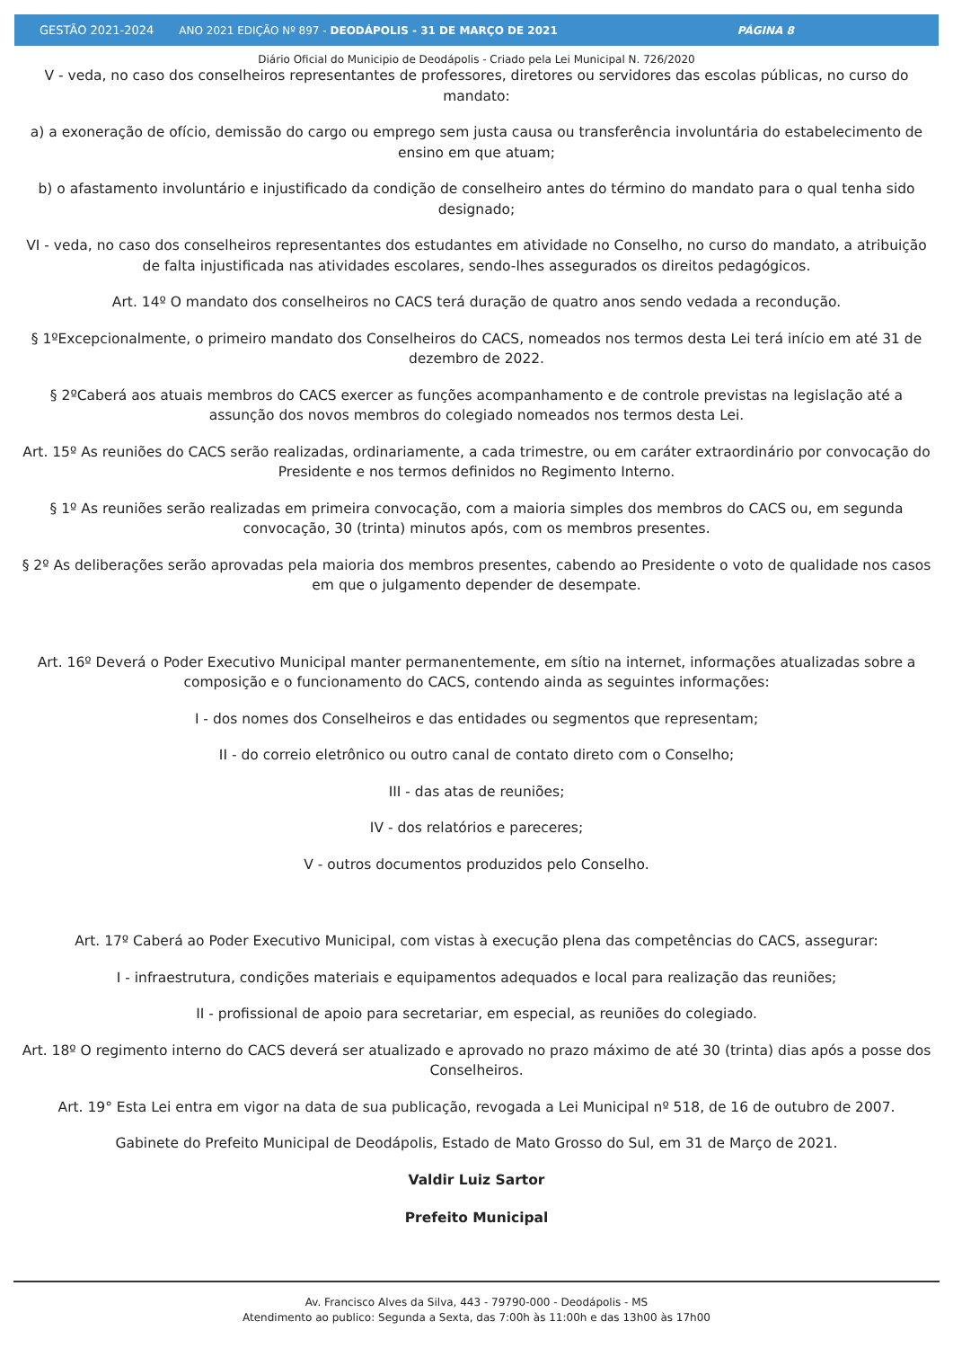GESTÃO 2021-2024 ANO 2021 EDIÇÃO Nº 897 - DEODÁPOLIS - 31 DE MARÇO DE 2021 PÁGINA 8
Diário Oficial do Municipio de Deodápolis - Criado pela Lei Municipal N. 726/2020
V - veda, no caso dos conselheiros representantes de professores, diretores ou servidores das escolas públicas, no curso do mandato:
a) a exoneração de ofício, demissão do cargo ou emprego sem justa causa ou transferência involuntária do estabelecimento de ensino em que atuam;
b) o afastamento involuntário e injustificado da condição de conselheiro antes do término do mandato para o qual tenha sido designado;
VI - veda, no caso dos conselheiros representantes dos estudantes em atividade no Conselho, no curso do mandato, a atribuição de falta injustificada nas atividades escolares, sendo-lhes assegurados os direitos pedagógicos.
Art. 14º O mandato dos conselheiros no CACS terá duração de quatro anos sendo vedada a recondução.
§ 1ºExcepcionalmente, o primeiro mandato dos Conselheiros do CACS, nomeados nos termos desta Lei terá início em até 31 de dezembro de 2022.
§ 2ºCaberá aos atuais membros do CACS exercer as funções acompanhamento e de controle previstas na legislação até a assunção dos novos membros do colegiado nomeados nos termos desta Lei.
Art. 15º As reuniões do CACS serão realizadas, ordinariamente, a cada trimestre, ou em caráter extraordinário por convocação do Presidente e nos termos definidos no Regimento Interno.
§ 1º As reuniões serão realizadas em primeira convocação, com a maioria simples dos membros do CACS ou, em segunda convocação, 30 (trinta) minutos após, com os membros presentes.
§ 2º As deliberações serão aprovadas pela maioria dos membros presentes, cabendo ao Presidente o voto de qualidade nos casos em que o julgamento depender de desempate.
Art. 16º Deverá o Poder Executivo Municipal manter permanentemente, em sítio na internet, informações atualizadas sobre a composição e o funcionamento do CACS, contendo ainda as seguintes informações:
I - dos nomes dos Conselheiros e das entidades ou segmentos que representam;
II - do correio eletrônico ou outro canal de contato direto com o Conselho;
III - das atas de reuniões;
IV - dos relatórios e pareceres;
V - outros documentos produzidos pelo Conselho.
Art. 17º Caberá ao Poder Executivo Municipal, com vistas à execução plena das competências do CACS, assegurar:
I - infraestrutura, condições materiais e equipamentos adequados e local para realização das reuniões;
II - profissional de apoio para secretariar, em especial, as reuniões do colegiado.
Art. 18º O regimento interno do CACS deverá ser atualizado e aprovado no prazo máximo de até 30 (trinta) dias após a posse dos Conselheiros.
Art. 19° Esta Lei entra em vigor na data de sua publicação, revogada a Lei Municipal nº 518, de 16 de outubro de 2007.
Gabinete do Prefeito Municipal de Deodápolis, Estado de Mato Grosso do Sul, em 31 de Março de 2021.
Valdir Luiz Sartor
Prefeito Municipal
Av. Francisco Alves da Silva, 443 - 79790-000 - Deodápolis - MS
Atendimento ao publico: Segunda a Sexta, das 7:00h às 11:00h e das 13h00 às 17h00